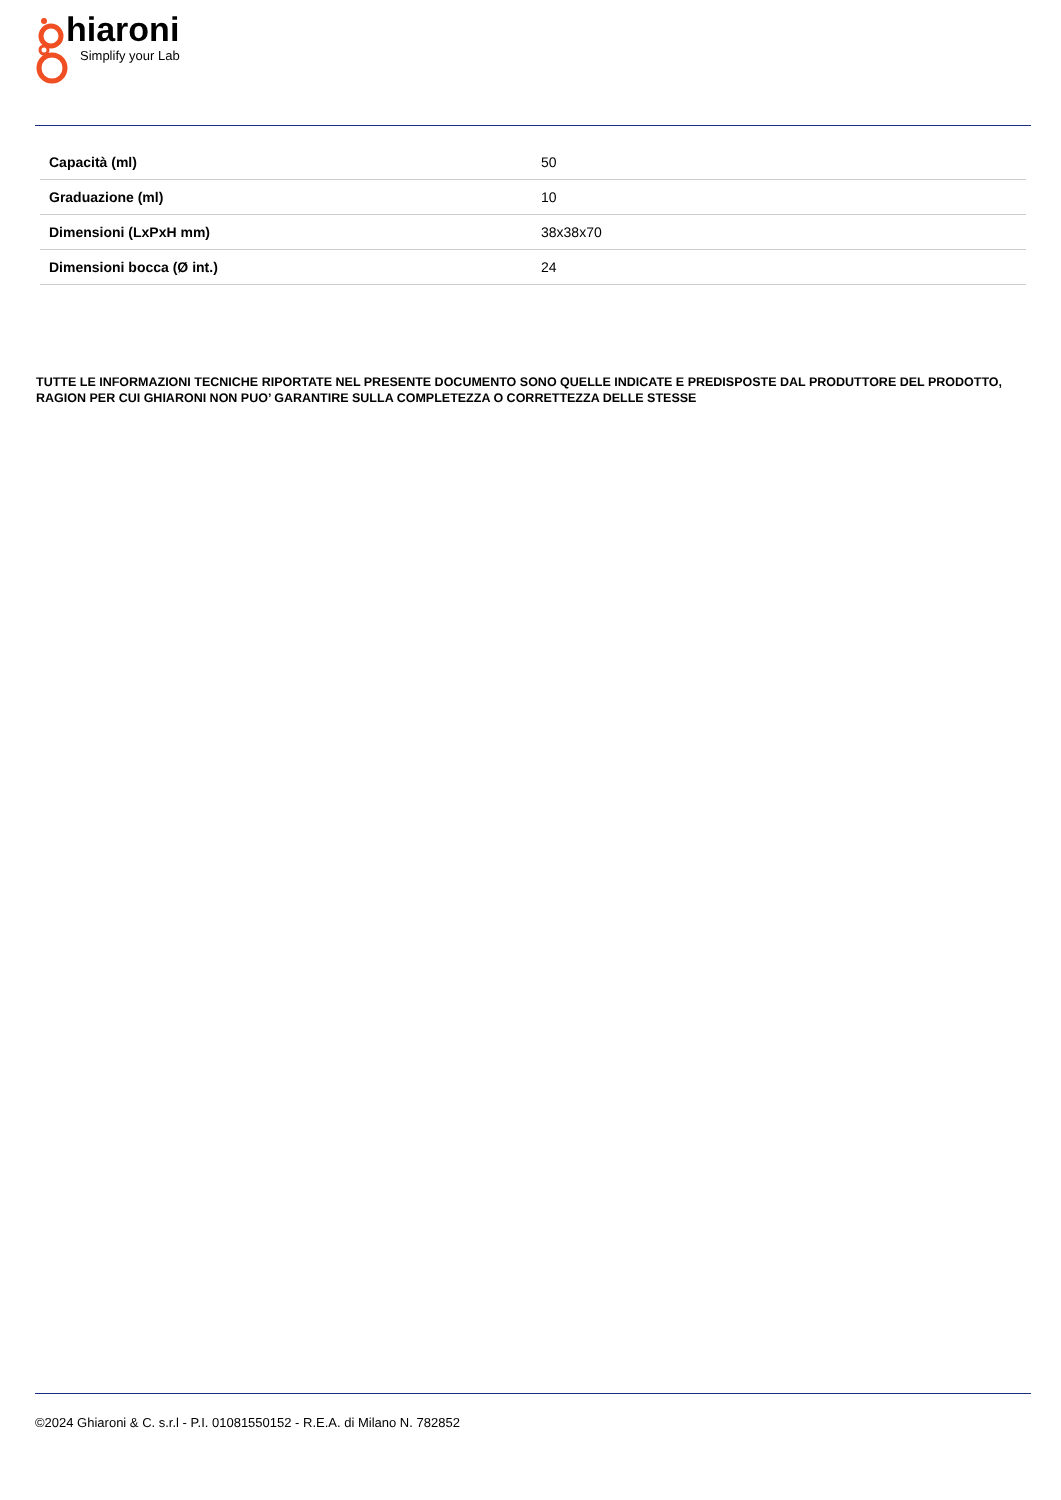hiaroni
Simplify your Lab
| Capacità (ml) | 50 |
| Graduazione (ml) | 10 |
| Dimensioni (LxPxH mm) | 38x38x70 |
| Dimensioni bocca (Ø int.) | 24 |
TUTTE LE INFORMAZIONI TECNICHE RIPORTATE NEL PRESENTE DOCUMENTO SONO QUELLE INDICATE E PREDISPOSTE DAL PRODUTTORE DEL PRODOTTO, RAGION PER CUI GHIARONI NON PUO’ GARANTIRE SULLA COMPLETEZZA O CORRETTEZZA DELLE STESSE
©2024 Ghiaroni & C. s.r.l - P.I. 01081550152 - R.E.A. di Milano N. 782852